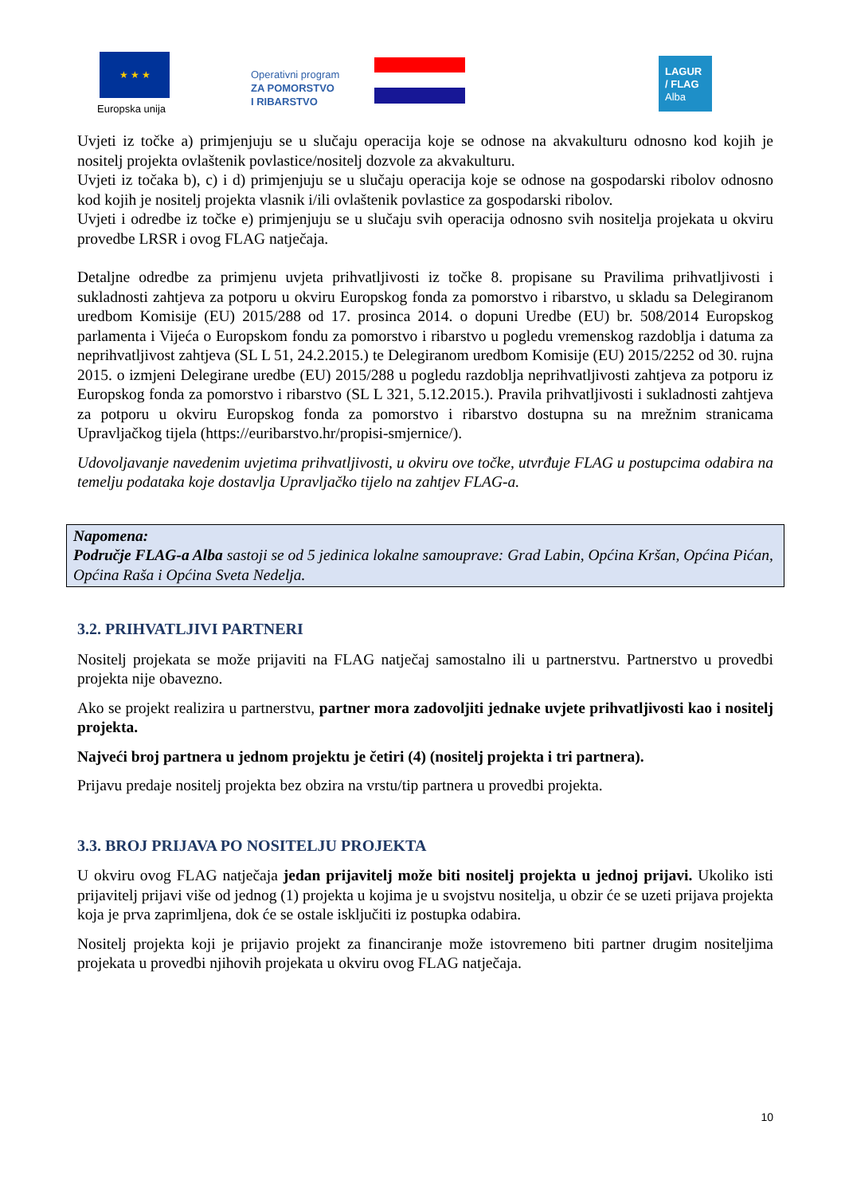★ ★ ★
Europska unija
Operativni program
ZA POMORSTVO
I RIBARSTVO
LAGUR
/ FLAG
Alba
Uvjeti iz točke a) primjenjuju se u slučaju operacija koje se odnose na akvakulturu odnosno kod kojih je nositelj projekta ovlaštenik povlastice/nositelj dozvole za akvakulturu.
Uvjeti iz točaka b), c) i d) primjenjuju se u slučaju operacija koje se odnose na gospodarski ribolov odnosno kod kojih je nositelj projekta vlasnik i/ili ovlaštenik povlastice za gospodarski ribolov.
Uvjeti i odredbe iz točke e) primjenjuju se u slučaju svih operacija odnosno svih nositelja projekata u okviru provedbe LRSR i ovog FLAG natječaja.
Detaljne odredbe za primjenu uvjeta prihvatljivosti iz točke 8. propisane su Pravilima prihvatljivosti i sukladnosti zahtjeva za potporu u okviru Europskog fonda za pomorstvo i ribarstvo, u skladu sa Delegiranom uredbom Komisije (EU) 2015/288 od 17. prosinca 2014. o dopuni Uredbe (EU) br. 508/2014 Europskog parlamenta i Vijeća o Europskom fondu za pomorstvo i ribarstvo u pogledu vremenskog razdoblja i datuma za neprihvatljivost zahtjeva (SL L 51, 24.2.2015.) te Delegiranom uredbom Komisije (EU) 2015/2252 od 30. rujna 2015. o izmjeni Delegirane uredbe (EU) 2015/288 u pogledu razdoblja neprihvatljivosti zahtjeva za potporu iz Europskog fonda za pomorstvo i ribarstvo (SL L 321, 5.12.2015.). Pravila prihvatljivosti i sukladnosti zahtjeva za potporu u okviru Europskog fonda za pomorstvo i ribarstvo dostupna su na mrežnim stranicama Upravljačkog tijela (https://euribarstvo.hr/propisi-smjernice/).
Udovoljavanje navedenim uvjetima prihvatljivosti, u okviru ove točke, utvrđuje FLAG u postupcima odabira na temelju podataka koje dostavlja Upravljačko tijelo na zahtjev FLAG-a.
Napomena:
Područje FLAG-a Alba sastoji se od 5 jedinica lokalne samouprave: Grad Labin, Općina Kršan, Općina Pićan, Općina Raša i Općina Sveta Nedelja.
3.2. PRIHVATLJIVI PARTNERI
Nositelj projekata se može prijaviti na FLAG natječaj samostalno ili u partnerstvu. Partnerstvo u provedbi projekta nije obavezno.
Ako se projekt realizira u partnerstvu, partner mora zadovoljiti jednake uvjete prihvatljivosti kao i nositelj projekta.
Najveći broj partnera u jednom projektu je četiri (4) (nositelj projekta i tri partnera).
Prijavu predaje nositelj projekta bez obzira na vrstu/tip partnera u provedbi projekta.
3.3. BROJ PRIJAVA PO NOSITELJU PROJEKTA
U okviru ovog FLAG natječaja jedan prijavitelj može biti nositelj projekta u jednoj prijavi. Ukoliko isti prijavitelj prijavi više od jednog (1) projekta u kojima je u svojstvu nositelja, u obzir će se uzeti prijava projekta koja je prva zaprimljena, dok će se ostale isključiti iz postupka odabira.
Nositelj projekta koji je prijavio projekt za financiranje može istovremeno biti partner drugim nositeljima projekata u provedbi njihovih projekata u okviru ovog FLAG natječaja.
10